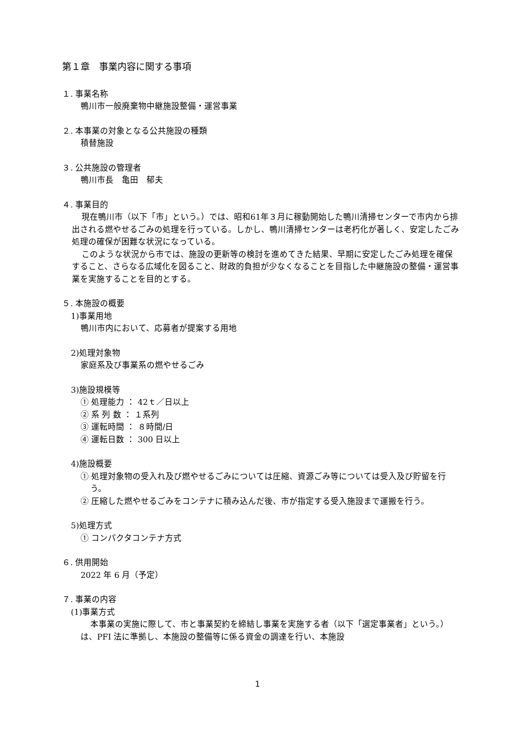第１章　事業内容に関する事項
１. 事業名称
鴨川市一般廃棄物中継施設整備・運営事業
２. 本事業の対象となる公共施設の種類
積替施設
３. 公共施設の管理者
鴨川市長　亀田　郁夫
４. 事業目的
現在鴨川市（以下「市」という。）では、昭和61年３月に稼動開始した鴨川清掃センターで市内から排出される燃やせるごみの処理を行っている。しかし、鴨川清掃センターは老朽化が著しく、安定したごみ処理の確保が困難な状況になっている。
このような状況から市では、施設の更新等の検討を進めてきた結果、早期に安定したごみ処理を確保すること、さらなる広域化を図ること、財政的負担が少なくなることを目指した中継施設の整備・運営事業を実施することを目的とする。
５. 本施設の概要
1)事業用地
鴨川市内において、応募者が提案する用地
2)処理対象物
家庭系及び事業系の燃やせるごみ
3)施設規模等
① 処理能力 ： 42ｔ／日以上
② 系 列 数 ： １系列
③ 運転時間 ： ８時間/日
④ 運転日数 ： 300 日以上
4)施設概要
① 処理対象物の受入れ及び燃やせるごみについては圧縮、資源ごみ等については受入及び貯留を行う。
② 圧縮した燃やせるごみをコンテナに積み込んだ後、市が指定する受入施設まで運搬を行う。
5)処理方式
① コンパクタコンテナ方式
６. 供用開始
2022 年 6 月（予定）
７. 事業の内容
(1)事業方式
本事業の実施に際して、市と事業契約を締結し事業を実施する者（以下「選定事業者」という。）は、PFI 法に準拠し、本施設の整備等に係る資金の調達を行い、本施設
1